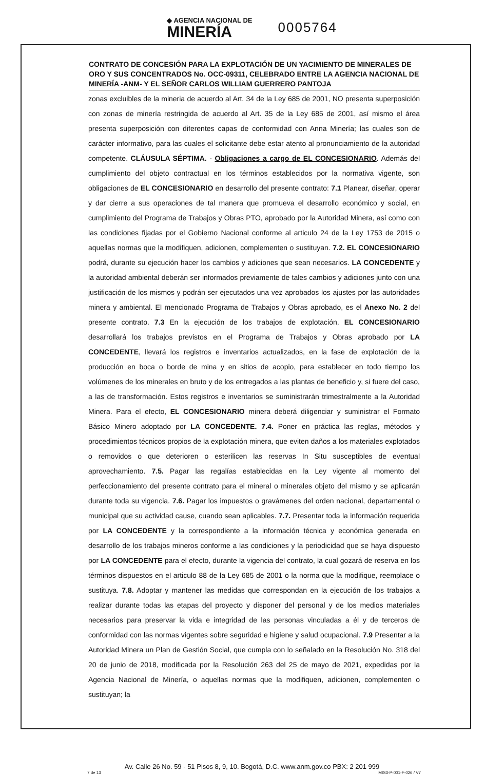◆ AGENCIA NACIONAL DE
MINERÍA 0005764
CONTRATO DE CONCESIÓN PARA LA EXPLOTACIÓN DE UN YACIMIENTO DE MINERALES DE ORO Y SUS CONCENTRADOS No. OCC-09311, CELEBRADO ENTRE LA AGENCIA NACIONAL DE MINERÍA -ANM- Y EL SEÑOR CARLOS WILLIAM GUERRERO PANTOJA
zonas excluibles de la mineria de acuerdo al Art. 34 de la Ley 685 de 2001, NO presenta superposición con zonas de minería restringida de acuerdo al Art. 35 de la Ley 685 de 2001, así mismo el área presenta superposición con diferentes capas de conformidad con Anna Minería; las cuales son de carácter informativo, para las cuales el solicitante debe estar atento al pronunciamiento de la autoridad competente. CLÁUSULA SÉPTIMA. - Obligaciones a cargo de EL CONCESIONARIO. Además del cumplimiento del objeto contractual en los términos establecidos por la normativa vigente, son obligaciones de EL CONCESIONARIO en desarrollo del presente contrato: 7.1 Planear, diseñar, operar y dar cierre a sus operaciones de tal manera que promueva el desarrollo económico y social, en cumplimiento del Programa de Trabajos y Obras PTO, aprobado por la Autoridad Minera, así como con las condiciones fijadas por el Gobierno Nacional conforme al articulo 24 de la Ley 1753 de 2015 o aquellas normas que la modifiquen, adicionen, complementen o sustituyan. 7.2. EL CONCESIONARIO podrá, durante su ejecución hacer los cambios y adiciones que sean necesarios. LA CONCEDENTE y la autoridad ambiental deberán ser informados previamente de tales cambios y adiciones junto con una justificación de los mismos y podrán ser ejecutados una vez aprobados los ajustes por las autoridades minera y ambiental. El mencionado Programa de Trabajos y Obras aprobado, es el Anexo No. 2 del presente contrato. 7.3 En la ejecución de los trabajos de explotación, EL CONCESIONARIO desarrollará los trabajos previstos en el Programa de Trabajos y Obras aprobado por LA CONCEDENTE, llevará los registros e inventarios actualizados, en la fase de explotación de la producción en boca o borde de mina y en sitios de acopio, para establecer en todo tiempo los volúmenes de los minerales en bruto y de los entregados a las plantas de beneficio y, si fuere del caso, a las de transformación. Estos registros e inventarios se suministrarán trimestralmente a la Autoridad Minera. Para el efecto, EL CONCESIONARIO minera deberá diligenciar y suministrar el Formato Básico Minero adoptado por LA CONCEDENTE. 7.4. Poner en práctica las reglas, métodos y procedimientos técnicos propios de la explotación minera, que eviten daños a los materiales explotados o removidos o que deterioren o esterilicen las reservas In Situ susceptibles de eventual aprovechamiento. 7.5. Pagar las regalías establecidas en la Ley vigente al momento del perfeccionamiento del presente contrato para el mineral o minerales objeto del mismo y se aplicarán durante toda su vigencia. 7.6. Pagar los impuestos o gravámenes del orden nacional, departamental o municipal que su actividad cause, cuando sean aplicables. 7.7. Presentar toda la información requerida por LA CONCEDENTE y la correspondiente a la información técnica y económica generada en desarrollo de los trabajos mineros conforme a las condiciones y la periodicidad que se haya dispuesto por LA CONCEDENTE para el efecto, durante la vigencia del contrato, la cual gozará de reserva en los términos dispuestos en el articulo 88 de la Ley 685 de 2001 o la norma que la modifique, reemplace o sustituya. 7.8. Adoptar y mantener las medidas que correspondan en la ejecución de los trabajos a realizar durante todas las etapas del proyecto y disponer del personal y de los medios materiales necesarios para preservar la vida e integridad de las personas vinculadas a él y de terceros de conformidad con las normas vigentes sobre seguridad e higiene y salud ocupacional. 7.9 Presentar a la Autoridad Minera un Plan de Gestión Social, que cumpla con lo señalado en la Resolución No. 318 del 20 de junio de 2018, modificada por la Resolución 263 del 25 de mayo de 2021, expedidas por la Agencia Nacional de Minería, o aquellas normas que la modifiquen, adicionen, complementen o sustituyan; la
Av. Calle 26 No. 59 - 51 Pisos 8, 9, 10. Bogotá, D.C. www.anm.gov.co PBX: 2 201 999
7 de 13 MIS3-P-001-F-026 / V7